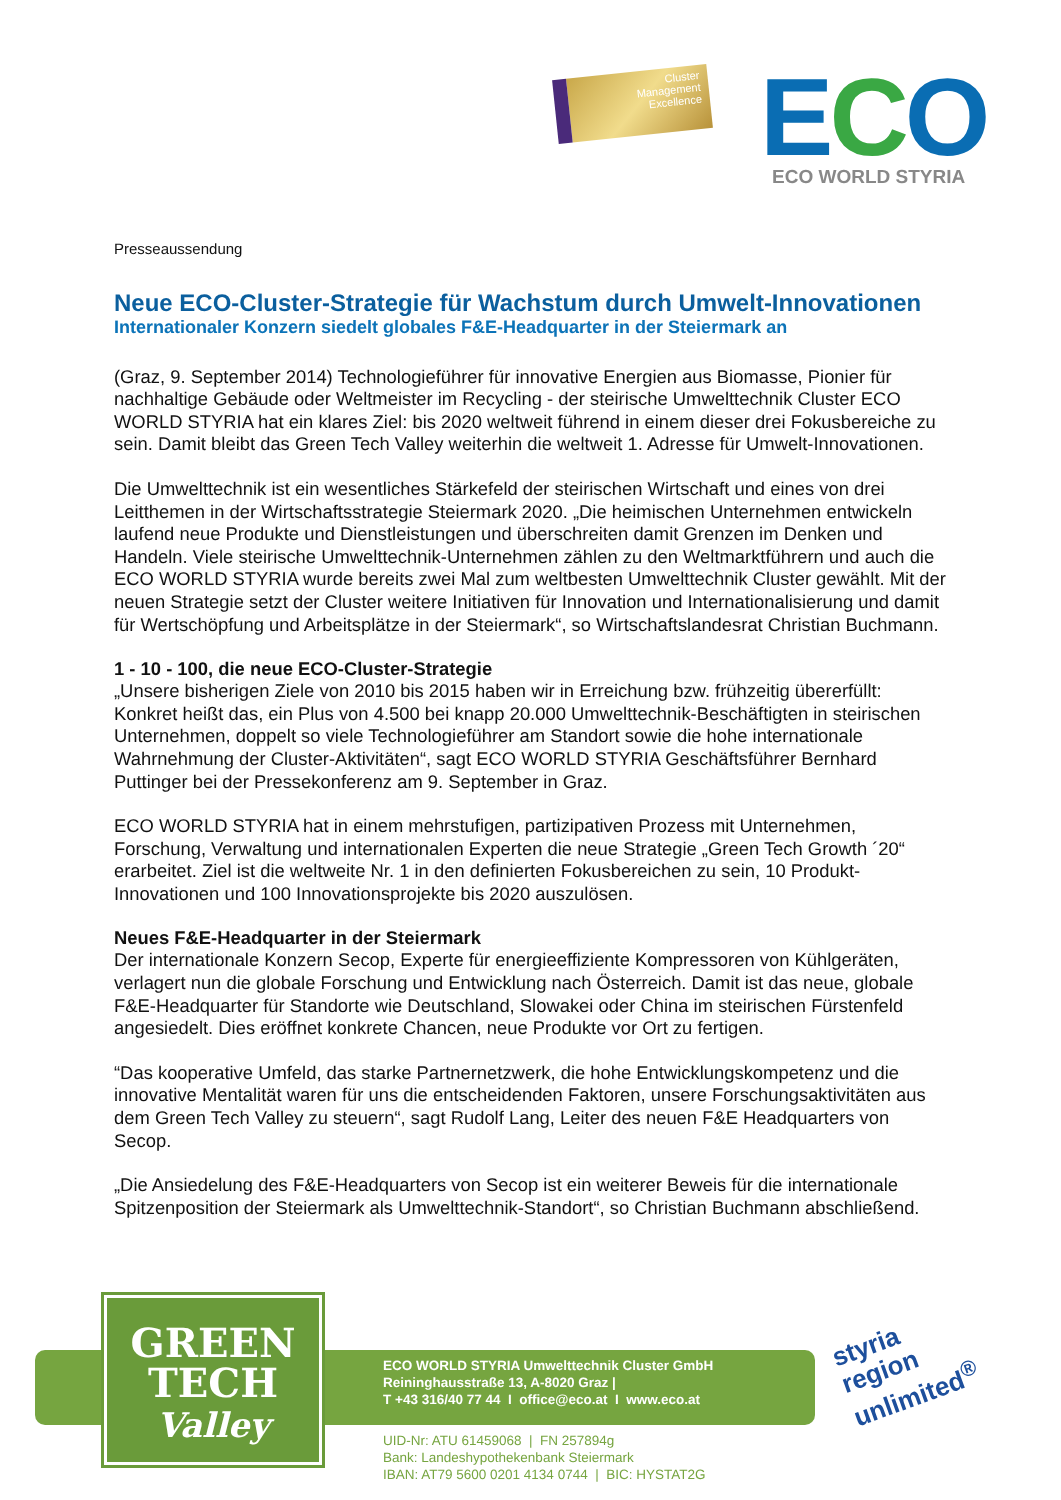Cluster
Management
Excellence
ECO ECO WORLD STYRIA
Presseaussendung
Neue ECO-Cluster-Strategie für Wachstum durch Umwelt-Innovationen
Internationaler Konzern siedelt globales F&E-Headquarter in der Steiermark an
(Graz, 9. September 2014) Technologieführer für innovative Energien aus Biomasse, Pionier für nachhaltige Gebäude oder Weltmeister im Recycling - der steirische Umwelttechnik Cluster ECO WORLD STYRIA hat ein klares Ziel: bis 2020 weltweit führend in einem dieser drei Fokusbereiche zu sein. Damit bleibt das Green Tech Valley weiterhin die weltweit 1. Adresse für Umwelt-Innovationen.
Die Umwelttechnik ist ein wesentliches Stärkefeld der steirischen Wirtschaft und eines von drei Leitthemen in der Wirtschaftsstrategie Steiermark 2020. „Die heimischen Unternehmen entwickeln laufend neue Produkte und Dienstleistungen und überschreiten damit Grenzen im Denken und Handeln. Viele steirische Umwelttechnik-Unternehmen zählen zu den Weltmarktführern und auch die ECO WORLD STYRIA wurde bereits zwei Mal zum weltbesten Umwelttechnik Cluster gewählt. Mit der neuen Strategie setzt der Cluster weitere Initiativen für Innovation und Internationalisierung und damit für Wertschöpfung und Arbeitsplätze in der Steiermark“, so Wirtschaftslandesrat Christian Buchmann.
1 - 10 - 100, die neue ECO-Cluster-Strategie
„Unsere bisherigen Ziele von 2010 bis 2015 haben wir in Erreichung bzw. frühzeitig übererfüllt: Konkret heißt das, ein Plus von 4.500 bei knapp 20.000 Umwelttechnik-Beschäftigten in steirischen Unternehmen, doppelt so viele Technologieführer am Standort sowie die hohe internationale Wahrnehmung der Cluster-Aktivitäten“, sagt ECO WORLD STYRIA Geschäftsführer Bernhard Puttinger bei der Pressekonferenz am 9. September in Graz.
ECO WORLD STYRIA hat in einem mehrstufigen, partizipativen Prozess mit Unternehmen, Forschung, Verwaltung und internationalen Experten die neue Strategie „Green Tech Growth ´20“ erarbeitet. Ziel ist die weltweite Nr. 1 in den definierten Fokusbereichen zu sein, 10 Produkt-Innovationen und 100 Innovationsprojekte bis 2020 auszulösen.
Neues F&E-Headquarter in der Steiermark
Der internationale Konzern Secop, Experte für energieeffiziente Kompressoren von Kühlgeräten, verlagert nun die globale Forschung und Entwicklung nach Österreich. Damit ist das neue, globale F&E-Headquarter für Standorte wie Deutschland, Slowakei oder China im steirischen Fürstenfeld angesiedelt. Dies eröffnet konkrete Chancen, neue Produkte vor Ort zu fertigen.
“Das kooperative Umfeld, das starke Partnernetzwerk, die hohe Entwicklungskompetenz und die innovative Mentalität waren für uns die entscheidenden Faktoren, unsere Forschungsaktivitäten aus dem Green Tech Valley zu steuern“, sagt Rudolf Lang, Leiter des neuen F&E Headquarters von Secop.
„Die Ansiedelung des F&E-Headquarters von Secop ist ein weiterer Beweis für die internationale Spitzenposition der Steiermark als Umwelttechnik-Standort“, so Christian Buchmann abschließend.
GREEN
TECH
Valley
ECO WORLD STYRIA Umwelttechnik Cluster GmbH
Reininghausstraße 13, A-8020 Graz |
T +43 316/40 77 44 I office@eco.at I www.eco.at
UID-Nr: ATU 61459068 | FN 257894g
Bank: Landeshypothekenbank Steiermark
IBAN: AT79 5600 0201 4134 0744 | BIC: HYSTAT2G
styria
region
unlimited<sup>®</sup>